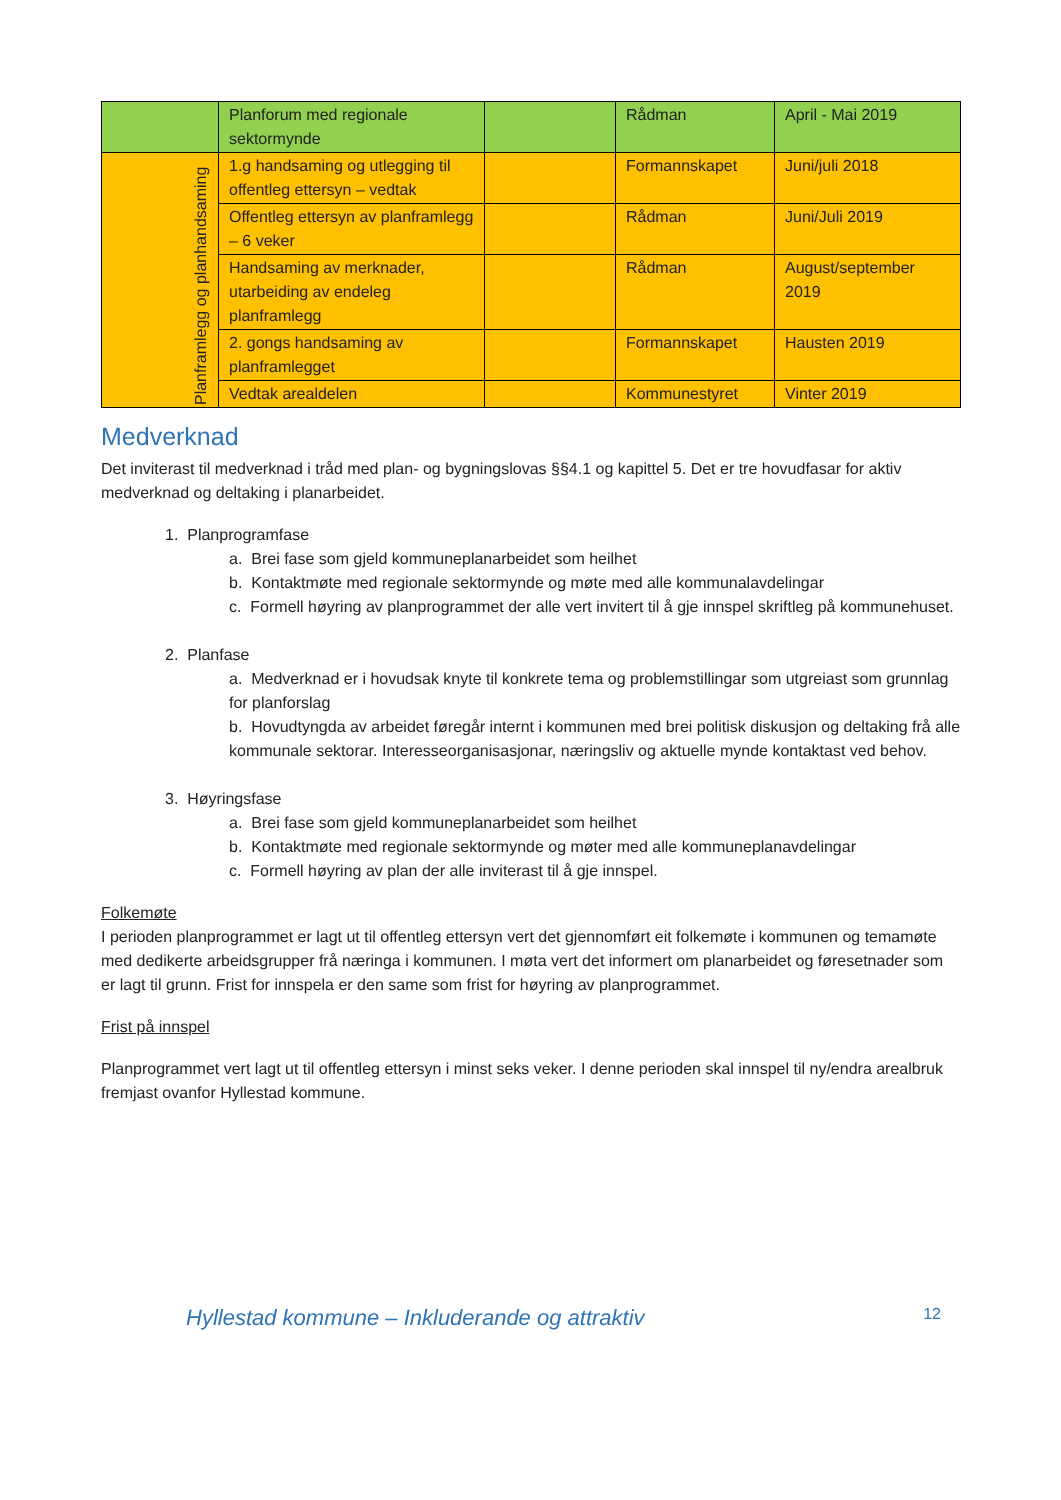| | Planforum med regionale sektormynde | | Rådman | April - Mai 2019 |
| Planframlegg og planhandsaming | 1.g handsaming og utlegging til offentleg ettersyn – vedtak | | Formannskapet | Juni/juli 2018 |
| | Offentleg ettersyn av planframlegg – 6 veker | | Rådman | Juni/Juli 2019 |
| | Handsaming av merknader, utarbeiding av endeleg planframlegg | | Rådman | August/september 2019 |
| | 2. gongs handsaming av planframlegget | | Formannskapet | Hausten 2019 |
| | Vedtak arealdelen | | Kommunestyret | Vinter 2019 |
Medverknad
Det inviterast til medverknad i tråd med plan- og bygningslovas §§4.1 og kapittel 5. Det er tre hovudfasar for aktiv medverknad og deltaking i planarbeidet.
1. Planprogramfase
a. Brei fase som gjeld kommuneplanarbeidet som heilhet
b. Kontaktmøte med regionale sektormynde og møte med alle kommunalavdelingar
c. Formell høyring av planprogrammet der alle vert invitert til å gje innspel skriftleg på kommunehuset.
2. Planfase
a. Medverknad er i hovudsak knyte til konkrete tema og problemstillingar som utgreiast som grunnlag for planforslag
b. Hovudtyngda av arbeidet føregår internt i kommunen med brei politisk diskusjon og deltaking frå alle kommunale sektorar. Interesseorganisasjonar, næringsliv og aktuelle mynde kontaktast ved behov.
3. Høyringsfase
a. Brei fase som gjeld kommuneplanarbeidet som heilhet
b. Kontaktmøte med regionale sektormynde og møter med alle kommuneplanavdelingar
c. Formell høyring av plan der alle inviterast til å gje innspel.
Folkemøte
I perioden planprogrammet er lagt ut til offentleg ettersyn vert det gjennomført eit folkemøte i kommunen og temamøte med dedikerte arbeidsgrupper frå næringa i kommunen. I møta vert det informert om planarbeidet og føresetnader som er lagt til grunn. Frist for innspela er den same som frist for høyring av planprogrammet.
Frist på innspel
Planprogrammet vert lagt ut til offentleg ettersyn i minst seks veker. I denne perioden skal innspel til ny/endra arealbruk fremjast ovanfor Hyllestad kommune.
Hyllestad kommune – Inkluderande og attraktiv 12